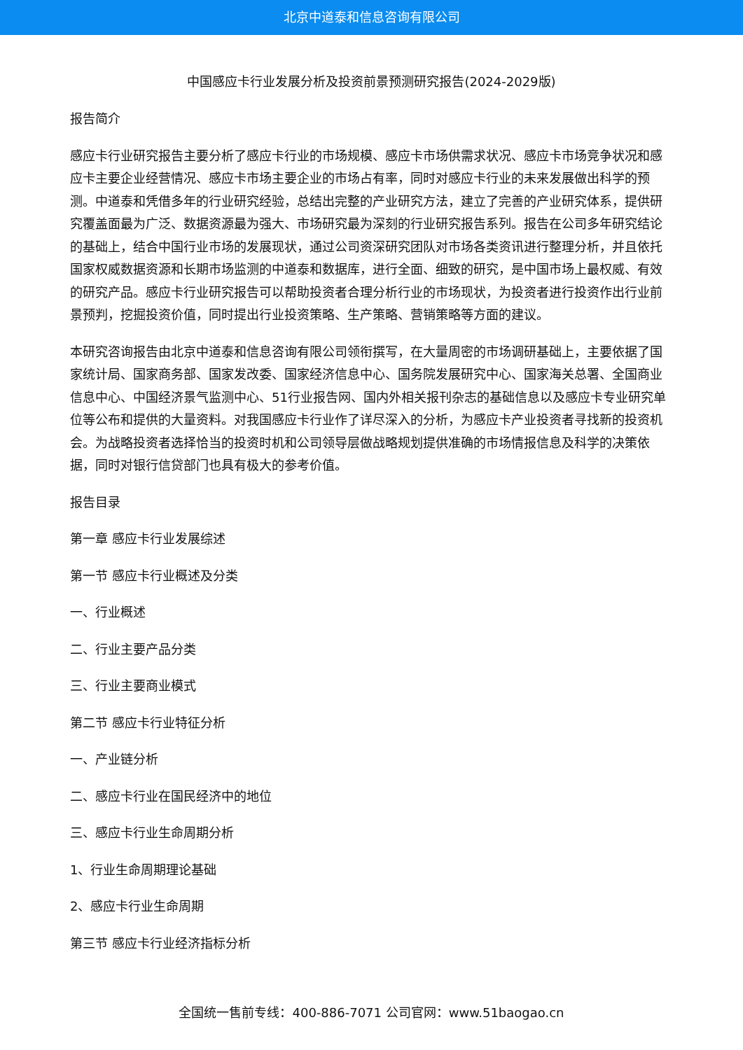北京中道泰和信息咨询有限公司
中国感应卡行业发展分析及投资前景预测研究报告(2024-2029版)
报告简介
感应卡行业研究报告主要分析了感应卡行业的市场规模、感应卡市场供需求状况、感应卡市场竞争状况和感应卡主要企业经营情况、感应卡市场主要企业的市场占有率，同时对感应卡行业的未来发展做出科学的预测。中道泰和凭借多年的行业研究经验，总结出完整的产业研究方法，建立了完善的产业研究体系，提供研究覆盖面最为广泛、数据资源最为强大、市场研究最为深刻的行业研究报告系列。报告在公司多年研究结论的基础上，结合中国行业市场的发展现状，通过公司资深研究团队对市场各类资讯进行整理分析，并且依托国家权威数据资源和长期市场监测的中道泰和数据库，进行全面、细致的研究，是中国市场上最权威、有效的研究产品。感应卡行业研究报告可以帮助投资者合理分析行业的市场现状，为投资者进行投资作出行业前景预判，挖掘投资价值，同时提出行业投资策略、生产策略、营销策略等方面的建议。
本研究咨询报告由北京中道泰和信息咨询有限公司领衔撰写，在大量周密的市场调研基础上，主要依据了国家统计局、国家商务部、国家发改委、国家经济信息中心、国务院发展研究中心、国家海关总署、全国商业信息中心、中国经济景气监测中心、51行业报告网、国内外相关报刊杂志的基础信息以及感应卡专业研究单位等公布和提供的大量资料。对我国感应卡行业作了详尽深入的分析，为感应卡产业投资者寻找新的投资机会。为战略投资者选择恰当的投资时机和公司领导层做战略规划提供准确的市场情报信息及科学的决策依据，同时对银行信贷部门也具有极大的参考价值。
报告目录
第一章 感应卡行业发展综述
第一节 感应卡行业概述及分类
一、行业概述
二、行业主要产品分类
三、行业主要商业模式
第二节 感应卡行业特征分析
一、产业链分析
二、感应卡行业在国民经济中的地位
三、感应卡行业生命周期分析
1、行业生命周期理论基础
2、感应卡行业生命周期
第三节 感应卡行业经济指标分析
全国统一售前专线：400-886-7071 公司官网：www.51baogao.cn